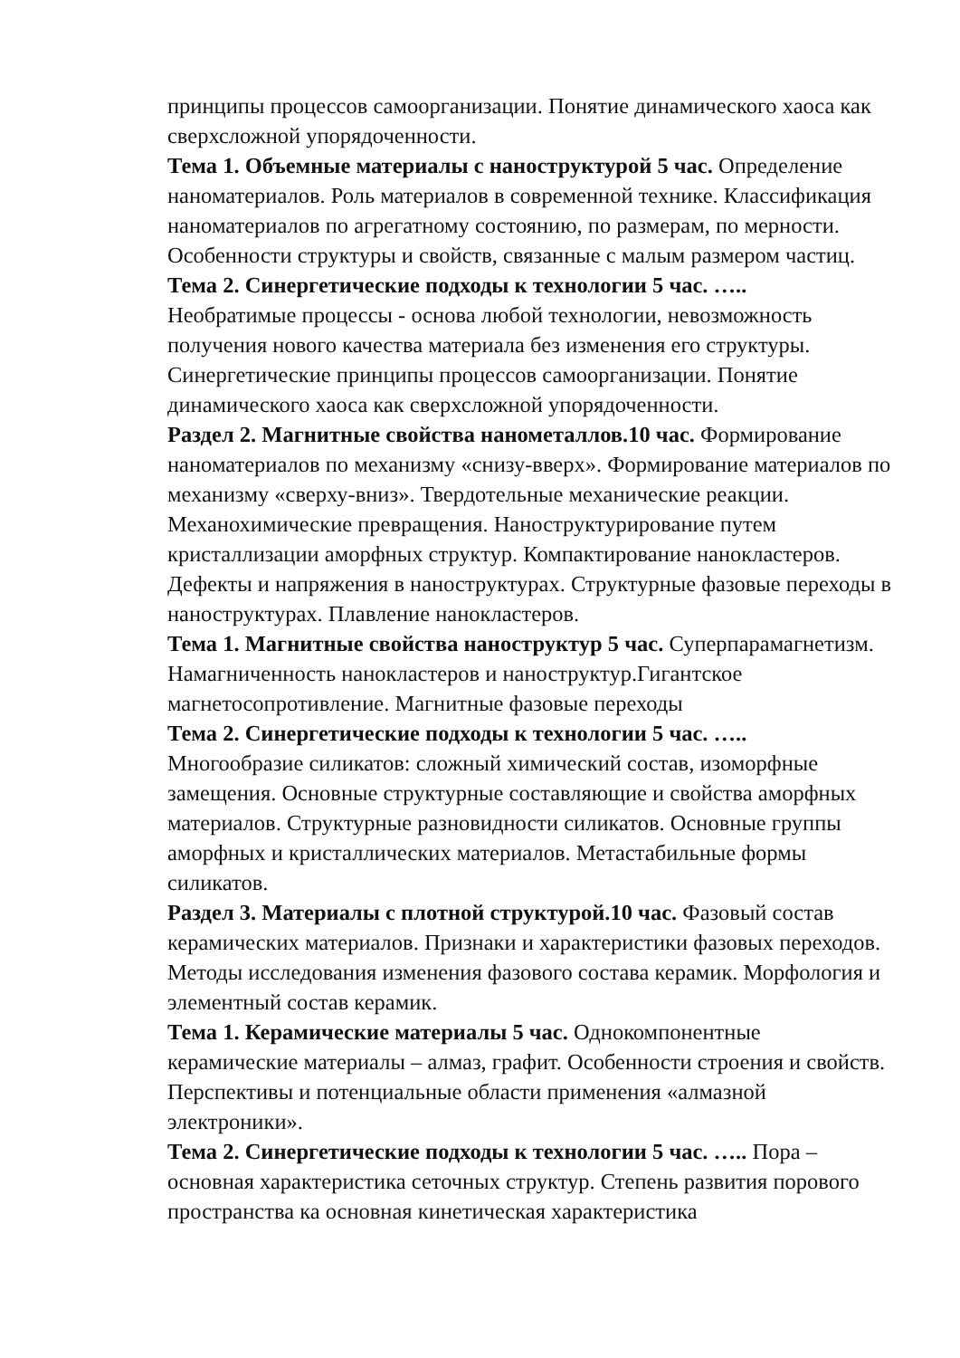принципы процессов самоорганизации. Понятие динамического хаоса как сверхсложной упорядоченности.
Тема 1. Объемные материалы с наноструктурой 5 час. Определение наноматериалов. Роль материалов в современной технике. Классификация наноматериалов по агрегатному состоянию, по размерам, по мерности. Особенности структуры и свойств, связанные с малым размером частиц.
Тема 2. Синергетические подходы к технологии 5 час. …..
Необратимые процессы - основа любой технологии, невозможность получения нового качества материала без изменения его структуры. Синергетические принципы процессов самоорганизации. Понятие динамического хаоса как сверхсложной упорядоченности.
Раздел 2. Магнитные свойства нанометаллов.10 час. Формирование наноматериалов по механизму «снизу-вверх». Формирование материалов по механизму «сверху-вниз». Твердотельные механические реакции. Механохимические превращения. Наноструктурирование путем кристаллизации аморфных структур. Компактирование нанокластеров. Дефекты и напряжения в наноструктурах. Структурные фазовые переходы в наноструктурах. Плавление нанокластеров.
Тема 1. Магнитные свойства наноструктур 5 час. Суперпарамагнетизм. Намагниченность нанокластеров и наноструктур.Гигантское магнетосопротивление. Магнитные фазовые переходы
Тема 2. Синергетические подходы к технологии 5 час. …..
Многообразие силикатов: сложный химический состав, изоморфные замещения. Основные структурные составляющие и свойства аморфных материалов. Структурные разновидности силикатов. Основные группы аморфных и кристаллических материалов. Метастабильные формы силикатов.
Раздел 3. Материалы с плотной структурой.10 час. Фазовый состав керамических материалов. Признаки и характеристики фазовых переходов. Методы исследования изменения фазового состава керамик. Морфология и элементный состав керамик.
Тема 1. Керамические материалы 5 час. Однокомпонентные керамические материалы – алмаз, графит. Особенности строения и свойств. Перспективы и потенциальные области применения «алмазной электроники».
Тема 2. Синергетические подходы к технологии 5 час. ….. Пора – основная характеристика сеточных структур. Степень развития порового пространства ка основная кинетическая характеристика